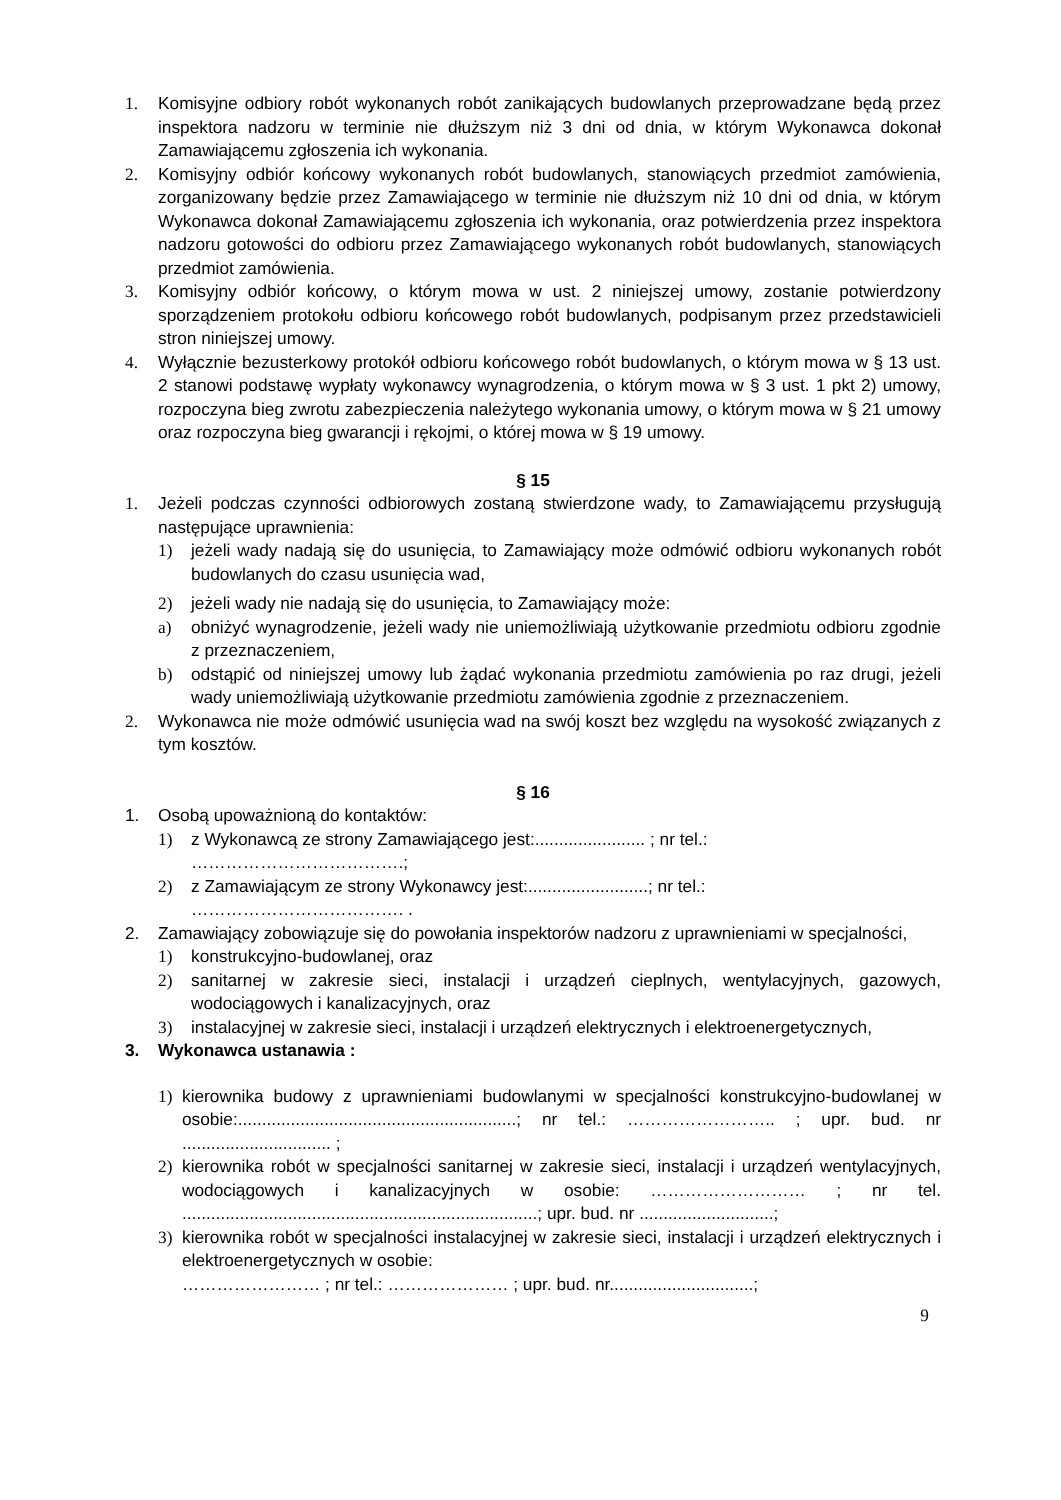1. Komisyjne odbiory robót wykonanych robót zanikających budowlanych przeprowadzane będą przez inspektora nadzoru w terminie nie dłuższym niż 3 dni od dnia, w którym Wykonawca dokonał Zamawiającemu zgłoszenia ich wykonania.
2. Komisyjny odbiór końcowy wykonanych robót budowlanych, stanowiących przedmiot zamówienia, zorganizowany będzie przez Zamawiającego w terminie nie dłuższym niż 10 dni od dnia, w którym Wykonawca dokonał Zamawiającemu zgłoszenia ich wykonania, oraz potwierdzenia przez inspektora nadzoru gotowości do odbioru przez Zamawiającego wykonanych robót budowlanych, stanowiących przedmiot zamówienia.
3. Komisyjny odbiór końcowy, o którym mowa w ust. 2 niniejszej umowy, zostanie potwierdzony sporządzeniem protokołu odbioru końcowego robót budowlanych, podpisanym przez przedstawicieli stron niniejszej umowy.
4. Wyłącznie bezusterkowy protokół odbioru końcowego robót budowlanych, o którym mowa w § 13 ust. 2 stanowi podstawę wypłaty wykonawcy wynagrodzenia, o którym mowa w § 3 ust. 1 pkt 2) umowy, rozpoczyna bieg zwrotu zabezpieczenia należytego wykonania umowy, o którym mowa w § 21 umowy oraz rozpoczyna bieg gwarancji i rękojmi, o której mowa w § 19 umowy.
§ 15
1. Jeżeli podczas czynności odbiorowych zostaną stwierdzone wady, to Zamawiającemu przysługują następujące uprawnienia:
1) jeżeli wady nadają się do usunięcia, to Zamawiający może odmówić odbioru wykonanych robót budowlanych do czasu usunięcia wad,
2) jeżeli wady nie nadają się do usunięcia, to Zamawiający może:
a) obniżyć wynagrodzenie, jeżeli wady nie uniemożliwiają użytkowanie przedmiotu odbioru zgodnie z przeznaczeniem,
b) odstąpić od niniejszej umowy lub żądać wykonania przedmiotu zamówienia po raz drugi, jeżeli wady uniemożliwiają użytkowanie przedmiotu zamówienia zgodnie z przeznaczeniem.
2. Wykonawca nie może odmówić usunięcia wad na swój koszt bez względu na wysokość związanych z tym kosztów.
§ 16
1. Osobą upoważnioną do kontaktów:
1) z Wykonawcą ze strony Zamawiającego jest:....................... ; nr tel.:
……………………………….;
2) z Zamawiającym ze strony Wykonawcy jest:.........................; nr tel.:
………………………………. .
2. Zamawiający zobowiązuje się do powołania inspektorów nadzoru z uprawnieniami w specjalności,
1) konstrukcyjno-budowlanej, oraz
2) sanitarnej w zakresie sieci, instalacji i urządzeń cieplnych, wentylacyjnych, gazowych, wodociągowych i kanalizacyjnych, oraz
3) instalacyjnej w zakresie sieci, instalacji i urządzeń elektrycznych i elektroenergetycznych,
3. Wykonawca ustanawia :
1) kierownika budowy z uprawnieniami budowlanymi w specjalności konstrukcyjno-budowlanej w osobie:..........................................................; nr tel.: …………………….. ; upr. bud. nr ............................... ;
2) kierownika robót w specjalności sanitarnej w zakresie sieci, instalacji i urządzeń wentylacyjnych, wodociągowych i kanalizacyjnych w osobie: ……………………… ; nr tel. ..........................................................................; upr. bud. nr ............................;
3) kierownika robót w specjalności instalacyjnej w zakresie sieci, instalacji i urządzeń elektrycznych i elektroenergetycznych w osobie:
…………………… ; nr tel.: ………………… ; upr. bud. nr..............................;
9